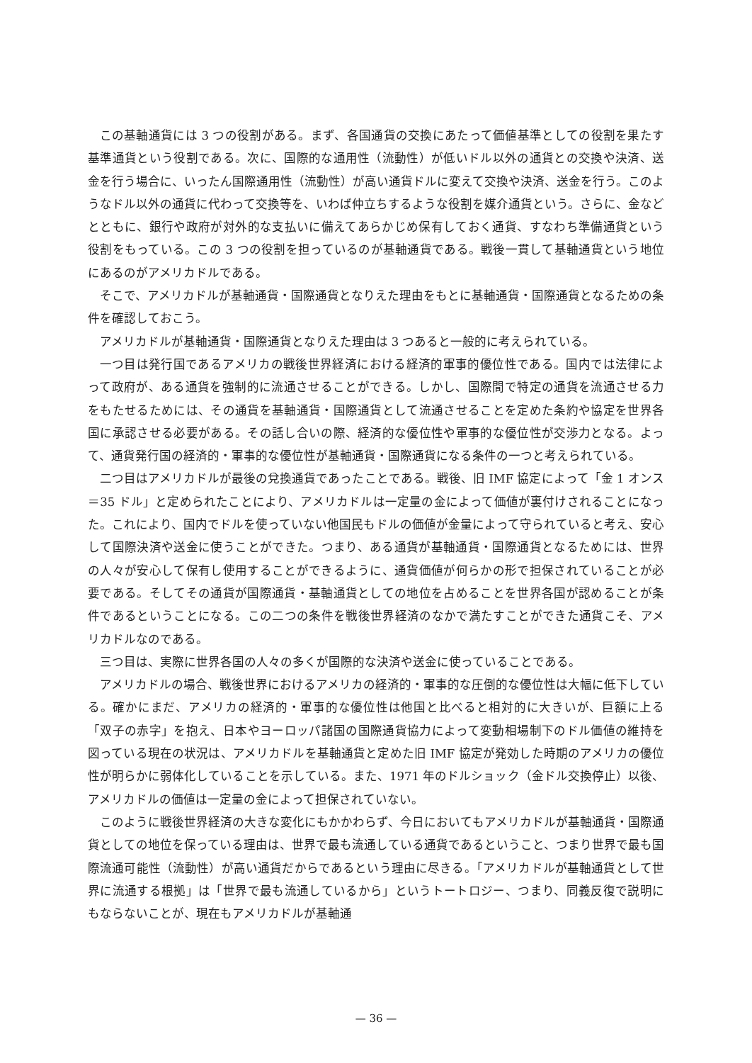この基軸通貨には 3 つの役割がある。まず、各国通貨の交換にあたって価値基準としての役割を果たす基準通貨という役割である。次に、国際的な通用性（流動性）が低いドル以外の通貨との交換や決済、送金を行う場合に、いったん国際通用性（流動性）が高い通貨ドルに変えて交換や決済、送金を行う。このようなドル以外の通貨に代わって交換等を、いわば仲立ちするような役割を媒介通貨という。さらに、金などとともに、銀行や政府が対外的な支払いに備えてあらかじめ保有しておく通貨、すなわち準備通貨という役割をもっている。この 3 つの役割を担っているのが基軸通貨である。戦後一貫して基軸通貨という地位にあるのがアメリカドルである。
そこで、アメリカドルが基軸通貨・国際通貨となりえた理由をもとに基軸通貨・国際通貨となるための条件を確認しておこう。
アメリカドルが基軸通貨・国際通貨となりえた理由は 3 つあると一般的に考えられている。
一つ目は発行国であるアメリカの戦後世界経済における経済的軍事的優位性である。国内では法律によって政府が、ある通貨を強制的に流通させることができる。しかし、国際間で特定の通貨を流通させる力をもたせるためには、その通貨を基軸通貨・国際通貨として流通させることを定めた条約や協定を世界各国に承認させる必要がある。その話し合いの際、経済的な優位性や軍事的な優位性が交渉力となる。よって、通貨発行国の経済的・軍事的な優位性が基軸通貨・国際通貨になる条件の一つと考えられている。
二つ目はアメリカドルが最後の兌換通貨であったことである。戦後、旧 IMF 協定によって「金 1 オンス＝35 ドル」と定められたことにより、アメリカドルは一定量の金によって価値が裏付けされることになった。これにより、国内でドルを使っていない他国民もドルの価値が金量によって守られていると考え、安心して国際決済や送金に使うことができた。つまり、ある通貨が基軸通貨・国際通貨となるためには、世界の人々が安心して保有し使用することができるように、通貨価値が何らかの形で担保されていることが必要である。そしてその通貨が国際通貨・基軸通貨としての地位を占めることを世界各国が認めることが条件であるということになる。この二つの条件を戦後世界経済のなかで満たすことができた通貨こそ、アメリカドルなのである。
三つ目は、実際に世界各国の人々の多くが国際的な決済や送金に使っていることである。
アメリカドルの場合、戦後世界におけるアメリカの経済的・軍事的な圧倒的な優位性は大幅に低下している。確かにまだ、アメリカの経済的・軍事的な優位性は他国と比べると相対的に大きいが、巨額に上る「双子の赤字」を抱え、日本やヨーロッパ諸国の国際通貨協力によって変動相場制下のドル価値の維持を図っている現在の状況は、アメリカドルを基軸通貨と定めた旧 IMF 協定が発効した時期のアメリカの優位性が明らかに弱体化していることを示している。また、1971 年のドルショック（金ドル交換停止）以後、アメリカドルの価値は一定量の金によって担保されていない。
このように戦後世界経済の大きな変化にもかかわらず、今日においてもアメリカドルが基軸通貨・国際通貨としての地位を保っている理由は、世界で最も流通している通貨であるということ、つまり世界で最も国際流通可能性（流動性）が高い通貨だからであるという理由に尽きる。「アメリカドルが基軸通貨として世界に流通する根拠」は「世界で最も流通しているから」というトートロジー、つまり、同義反復で説明にもならないことが、現在もアメリカドルが基軸通
— 36 —